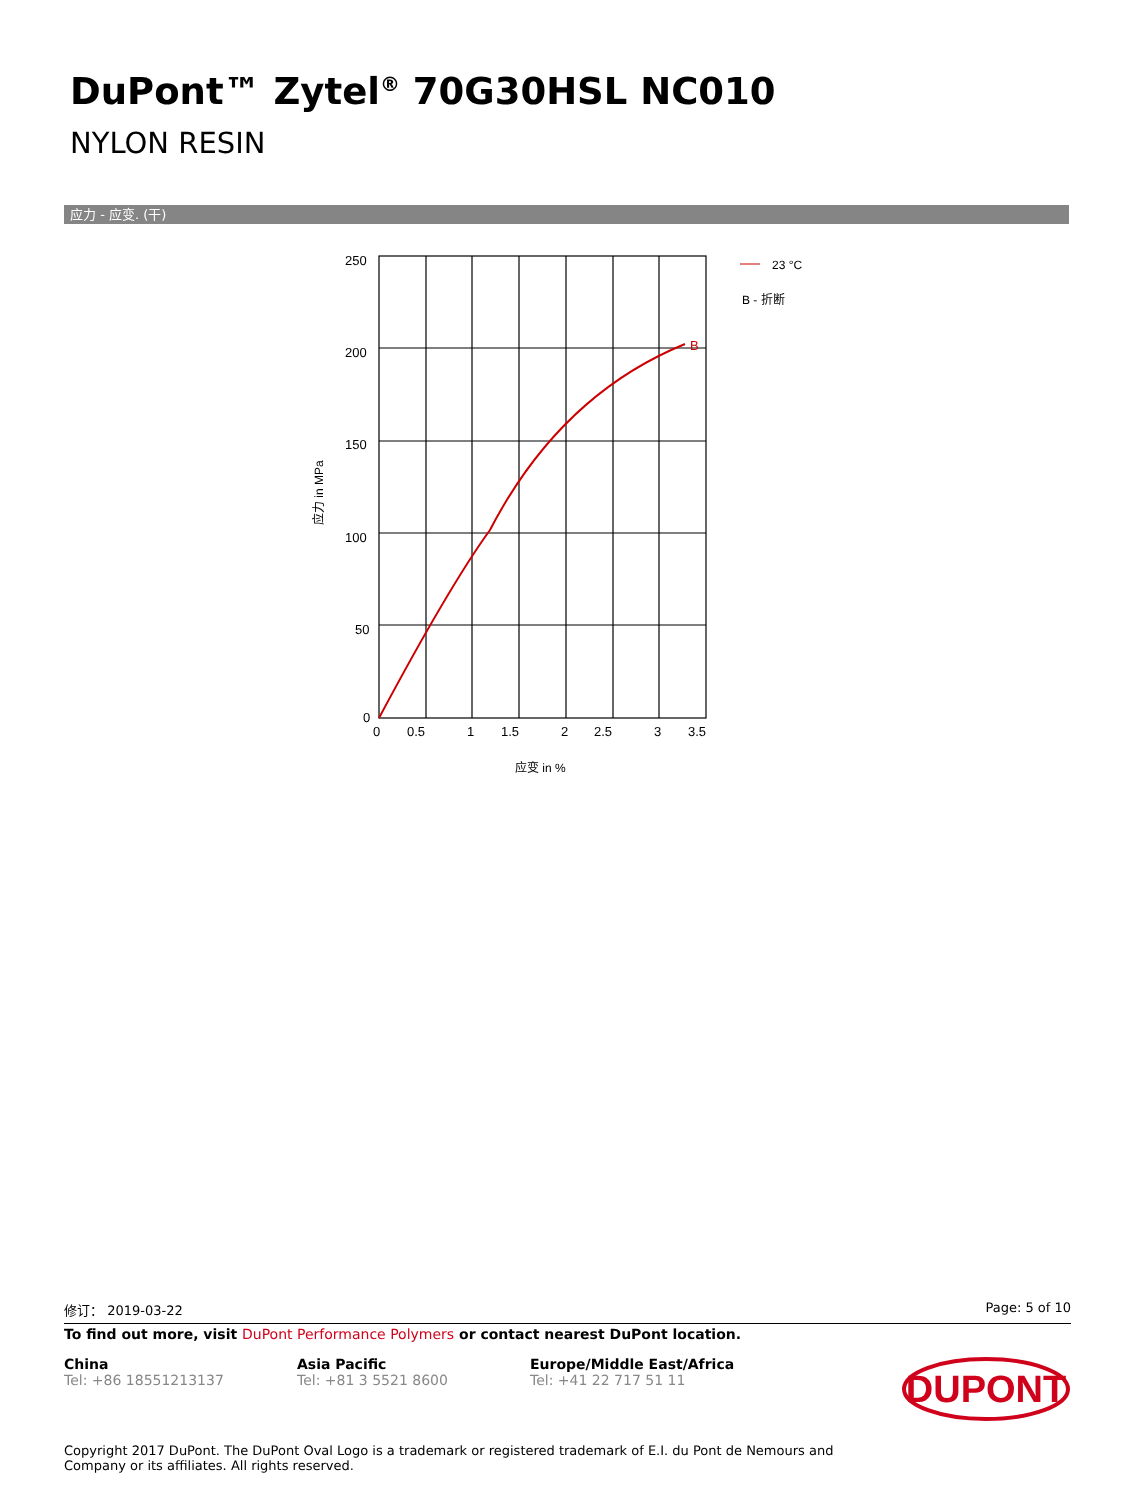DuPont™ Zytel<sup>®</sup> 70G30HSL NC010
NYLON RESIN
应力 - 应变. (干)
B
250
200
150
100
50
0
0
0.5
1
1.5
2
2.5
3
3.5
应变 in %
应力 in MPa
23 °C
B - 折断
修订： 2019-03-22 Page: 5 of 10
To find out more, visit DuPont Performance Polymers or contact nearest DuPont location.
China
Tel: +86 18551213137
Asia Pacific
Tel: +81 3 5521 8600
Europe/Middle East/Africa
Tel: +41 22 717 51 11
DUPONT
Copyright 2017 DuPont. The DuPont Oval Logo is a trademark or registered trademark of E.I. du Pont de Nemours and
Company or its affiliates. All rights reserved.